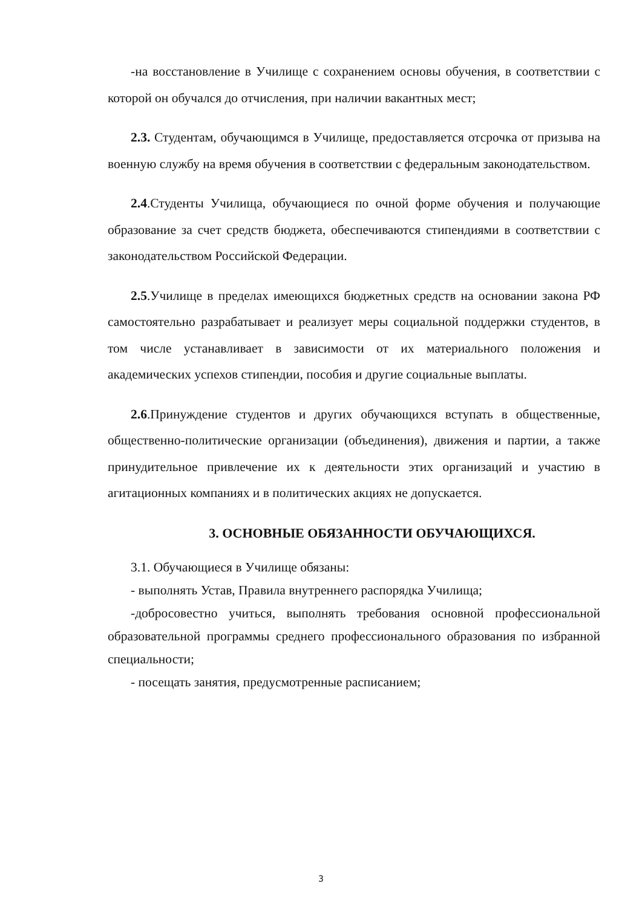-на восстановление в Училище с сохранением основы обучения, в соответствии с которой он обучался до отчисления, при наличии вакантных мест;
2.3. Студентам, обучающимся в Училище, предоставляется отсрочка от призыва на военную службу на время обучения в соответствии с федеральным законодательством.
2.4.Студенты Училища, обучающиеся по очной форме обучения и получающие образование за счет средств бюджета, обеспечиваются стипендиями в соответствии с законодательством Российской Федерации.
2.5.Училище в пределах имеющихся бюджетных средств на основании закона РФ самостоятельно разрабатывает и реализует меры социальной поддержки студентов, в том числе устанавливает в зависимости от их материального положения и академических успехов стипендии, пособия и другие социальные выплаты.
2.6.Принуждение студентов и других обучающихся вступать в общественные, общественно-политические организации (объединения), движения и партии, а также принудительное привлечение их к деятельности этих организаций и участию в агитационных компаниях и в политических акциях не допускается.
3. ОСНОВНЫЕ ОБЯЗАННОСТИ ОБУЧАЮЩИХСЯ.
3.1. Обучающиеся в Училище обязаны:
- выполнять Устав, Правила внутреннего распорядка Училища;
-добросовестно учиться, выполнять требования основной профессиональной образовательной программы среднего профессионального образования по избранной специальности;
- посещать занятия, предусмотренные расписанием;
3